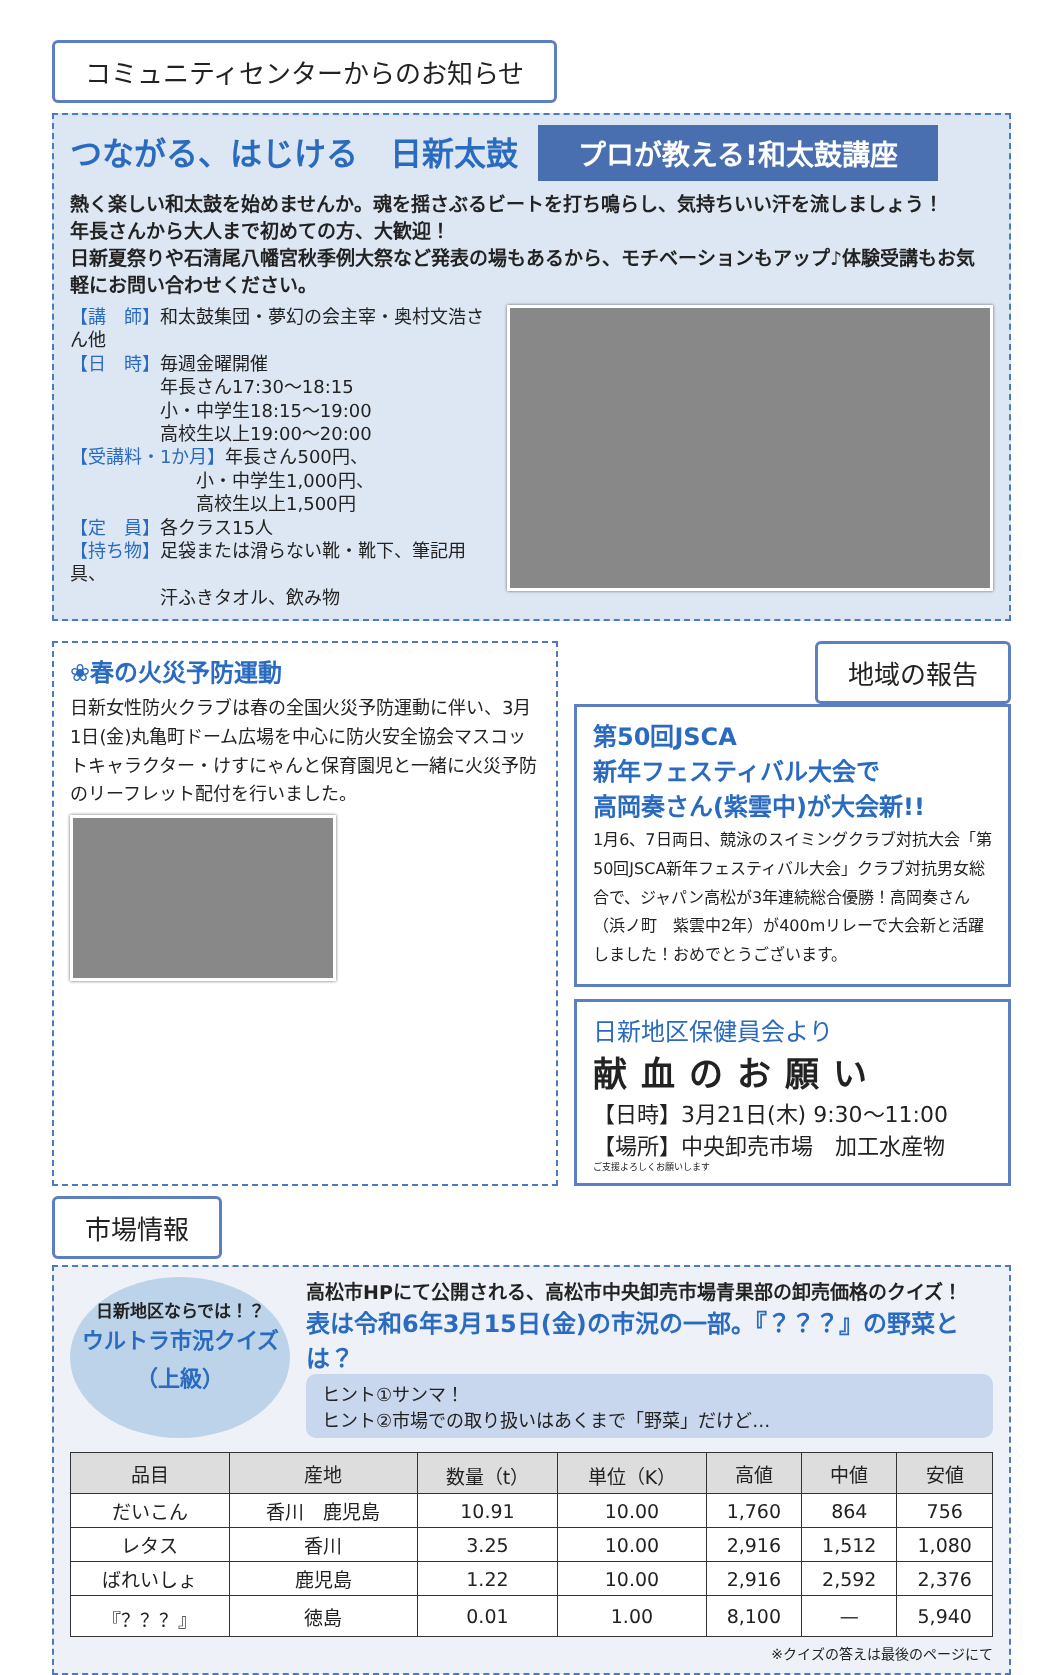コミュニティセンターからのお知らせ
つながる、はじける　日新太鼓 プロが教える!和太鼓講座
熱く楽しい和太鼓を始めませんか。魂を揺さぶるビートを打ち鳴らし、気持ちいい汗を流しましょう！
年長さんから大人まで初めての方、大歓迎！
日新夏祭りや石清尾八幡宮秋季例大祭など発表の場もあるから、モチベーションもアップ♪体験受講もお気軽にお問い合わせください。
【講　師】和太鼓集団・夢幻の会主宰・奥村文浩さん他
【日　時】毎週金曜開催
　　　　　年長さん17:30～18:15
　　　　　小・中学生18:15～19:00
　　　　　高校生以上19:00～20:00
【受講料・1か月】年長さん500円、
　　　　　　　小・中学生1,000円、
　　　　　　　高校生以上1,500円
【定　員】各クラス15人
【持ち物】足袋または滑らない靴・靴下、筆記用具、
　　　　　汗ふきタオル、飲み物
❀春の火災予防運動
日新女性防火クラブは春の全国火災予防運動に伴い、3月1日(金)丸亀町ドーム広場を中心に防火安全協会マスコットキャラクター・けすにゃんと保育園児と一緒に火災予防のリーフレット配付を行いました。
地域の報告
第50回JSCA
新年フェスティバル大会で
高岡奏さん(紫雲中)が大会新!!
1月6、7日両日、競泳のスイミングクラブ対抗大会「第50回JSCA新年フェスティバル大会」クラブ対抗男女総合で、ジャパン高松が3年連続総合優勝！高岡奏さん（浜ノ町　紫雲中2年）が400mリレーで大会新と活躍しました！おめでとうございます。
日新地区保健員会より
献血のお願い
【日時】3月21日(木) 9:30～11:00
【場所】中央卸売市場　加工水産物
ご支援よろしくお願いします
市場情報
日新地区ならでは！？
ウルトラ市況クイズ
（上級）
高松市HPにて公開される、高松市中央卸売市場青果部の卸売価格のクイズ！
表は令和6年3月15日(金)の市況の一部。『？？？』の野菜とは？
ヒント①サンマ！
ヒント②市場での取り扱いはあくまで「野菜」だけど…
| 品目 | 産地 | 数量（t） | 単位（K） | 高値 | 中値 | 安値 |
| --- | --- | --- | --- | --- | --- | --- |
| だいこん | 香川 鹿児島 | 10.91 | 10.00 | 1,760 | 864 | 756 |
| レタス | 香川 | 3.25 | 10.00 | 2,916 | 1,512 | 1,080 |
| ばれいしょ | 鹿児島 | 1.22 | 10.00 | 2,916 | 2,592 | 2,376 |
| 『？？？』 | 徳島 | 0.01 | 1.00 | 8,100 | — | 5,940 |
※クイズの答えは最後のページにて